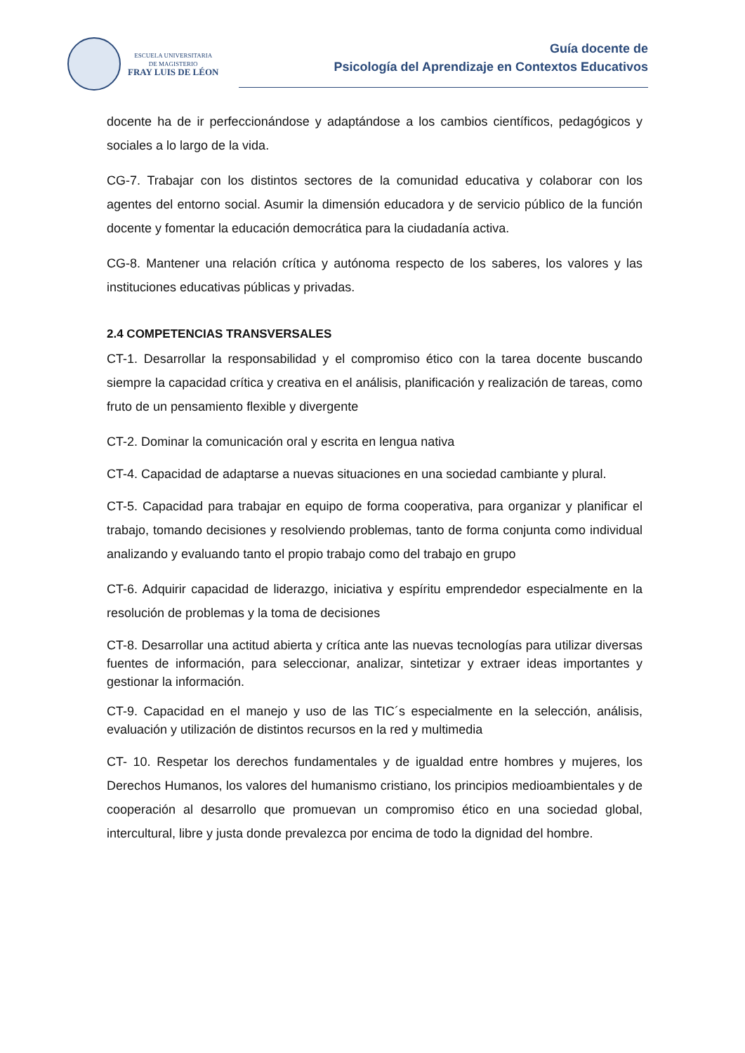ESCUELA UNIVERSITARIA
DE MAGISTERIO
FRAY LUIS DE LÉON
Guía docente de
Psicología del Aprendizaje en Contextos Educativos
docente ha de ir perfeccionándose y adaptándose a los cambios científicos, pedagógicos y sociales a lo largo de la vida.
CG-7. Trabajar con los distintos sectores de la comunidad educativa y colaborar con los agentes del entorno social. Asumir la dimensión educadora y de servicio público de la función docente y fomentar la educación democrática para la ciudadanía activa.
CG-8. Mantener una relación crítica y autónoma respecto de los saberes, los valores y las instituciones educativas públicas y privadas.
2.4 COMPETENCIAS TRANSVERSALES
CT-1. Desarrollar la responsabilidad y el compromiso ético con la tarea docente buscando siempre la capacidad crítica y creativa en el análisis, planificación y realización de tareas, como fruto de un pensamiento flexible y divergente
CT-2. Dominar la comunicación oral y escrita en lengua nativa
CT-4. Capacidad de adaptarse a nuevas situaciones en una sociedad cambiante y plural.
CT-5. Capacidad para trabajar en equipo de forma cooperativa, para organizar y planificar el trabajo, tomando decisiones y resolviendo problemas, tanto de forma conjunta como individual analizando y evaluando tanto el propio trabajo como del trabajo en grupo
CT-6. Adquirir capacidad de liderazgo, iniciativa y espíritu emprendedor especialmente en la resolución de problemas y la toma de decisiones
CT-8. Desarrollar una actitud abierta y crítica ante las nuevas tecnologías para utilizar diversas fuentes de información, para seleccionar, analizar, sintetizar y extraer ideas importantes y gestionar la información.
CT-9. Capacidad en el manejo y uso de las TIC´s especialmente en la selección, análisis, evaluación y utilización de distintos recursos en la red y multimedia
CT- 10. Respetar los derechos fundamentales y de igualdad entre hombres y mujeres, los Derechos Humanos, los valores del humanismo cristiano, los principios medioambientales y de cooperación al desarrollo que promuevan un compromiso ético en una sociedad global, intercultural, libre y justa donde prevalezca por encima de todo la dignidad del hombre.